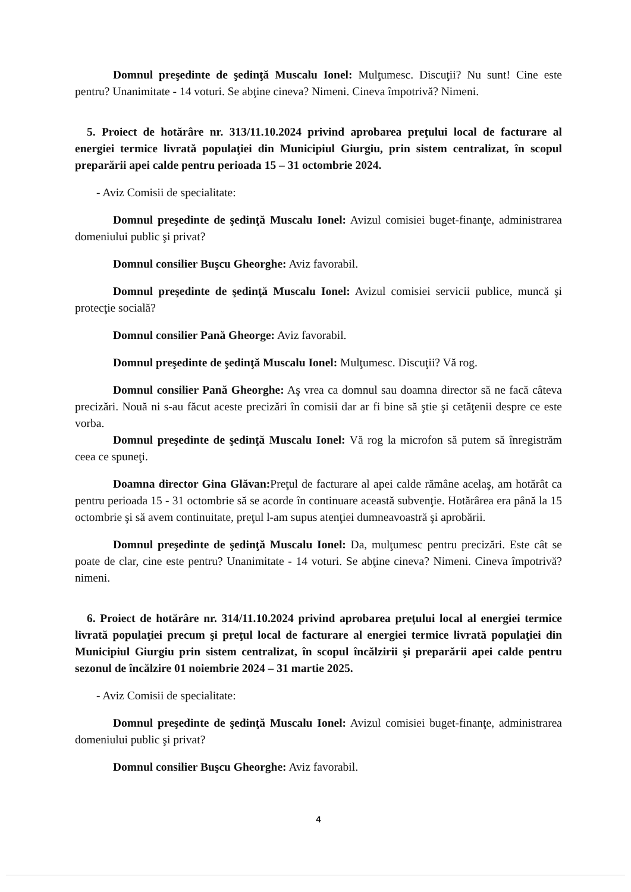Domnul preşedinte de şedinţă Muscalu Ionel: Mulţumesc. Discuţii? Nu sunt! Cine este pentru? Unanimitate - 14 voturi. Se abţine cineva? Nimeni. Cineva împotrivă? Nimeni.
5. Proiect de hotărâre nr. 313/11.10.2024 privind aprobarea preţului local de facturare al energiei termice livrată populaţiei din Municipiul Giurgiu, prin sistem centralizat, în scopul preparării apei calde pentru perioada 15 – 31 octombrie 2024.
- Aviz Comisii de specialitate:
Domnul preşedinte de şedinţă Muscalu Ionel: Avizul comisiei buget-finanţe, administrarea domeniului public şi privat?
Domnul consilier Buşcu Gheorghe: Aviz favorabil.
Domnul preşedinte de şedinţă Muscalu Ionel: Avizul comisiei servicii publice, muncă şi protecţie socială?
Domnul consilier Pană Gheorge: Aviz favorabil.
Domnul preşedinte de şedinţă Muscalu Ionel: Mulţumesc. Discuţii? Vă rog.
Domnul consilier Pană Gheorghe: Aş vrea ca domnul sau doamna director să ne facă câteva precizări. Nouă ni s-au făcut aceste precizări în comisii dar ar fi bine să ştie şi cetăţenii despre ce este vorba.
Domnul preşedinte de şedinţă Muscalu Ionel: Vă rog la microfon să putem să înregistrăm ceea ce spuneţi.
Doamna director Gina Glăvan: Preţul de facturare al apei calde rămâne acelaş, am hotărât ca pentru perioada 15 - 31 octombrie să se acorde în continuare această subvenţie. Hotărârea era până la 15 octombrie şi să avem continuitate, preţul l-am supus atenţiei dumneavoastră şi aprobării.
Domnul preşedinte de şedinţă Muscalu Ionel: Da, mulţumesc pentru precizări. Este cât se poate de clar, cine este pentru? Unanimitate - 14 voturi. Se abţine cineva? Nimeni. Cineva împotrivă? nimeni.
6. Proiect de hotărâre nr. 314/11.10.2024 privind aprobarea preţului local al energiei termice livrată populaţiei precum şi preţul local de facturare al energiei termice livrată populaţiei din Municipiul Giurgiu prin sistem centralizat, în scopul încălzirii şi preparării apei calde pentru sezonul de încălzire 01 noiembrie 2024 – 31 martie 2025.
- Aviz Comisii de specialitate:
Domnul preşedinte de şedinţă Muscalu Ionel: Avizul comisiei buget-finanţe, administrarea domeniului public şi privat?
Domnul consilier Buşcu Gheorghe: Aviz favorabil.
4